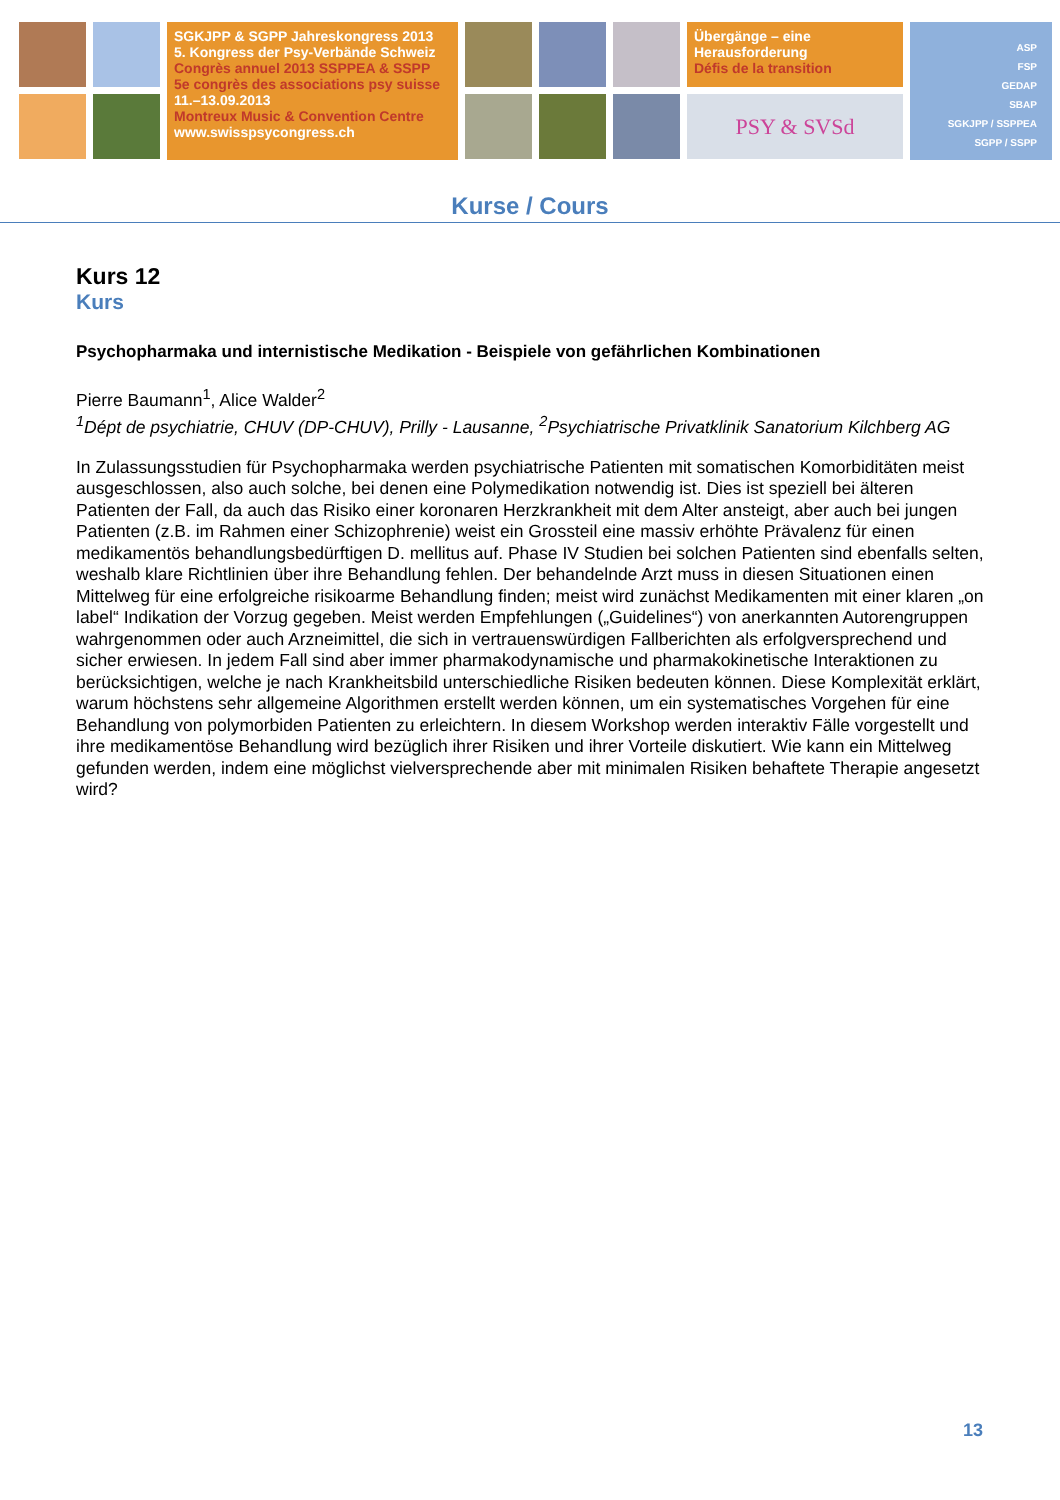SGKJPP & SGPP Jahreskongress 2013
5. Kongress der Psy-Verbände Schweiz
Congrès annuel 2013 SSPPEA & SSPP
5e congrès des associations psy suisse
11.–13.09.2013
Montreux Music & Convention Centre
www.swisspsycongress.ch
Übergänge – eine
Herausforderung
Défis de la transition
PSY & SVSd
ASP
FSP
GEDAP
SBAP
SGKJPP / SSPPEA
SGPP / SSPP
Kurse / Cours
Kurs 12
Kurs
Psychopharmaka und internistische Medikation - Beispiele von gefährlichen Kombinationen
Pierre Baumann<sup>1</sup>, Alice Walder<sup>2</sup>
<sup>1</sup> Dépt de psychiatrie, CHUV (DP-CHUV), Prilly - Lausanne, <sup>2</sup>Psychiatrische Privatklinik Sanatorium Kilchberg AG
In Zulassungsstudien für Psychopharmaka werden psychiatrische Patienten mit somatischen Komorbiditäten meist ausgeschlossen, also auch solche, bei denen eine Polymedikation notwendig ist. Dies ist speziell bei älteren Patienten der Fall, da auch das Risiko einer koronaren Herzkrankheit mit dem Alter ansteigt, aber auch bei jungen Patienten (z.B. im Rahmen einer Schizophrenie) weist ein Grossteil eine massiv erhöhte Prävalenz für einen medikamentös behandlungsbedürftigen D. mellitus auf. Phase IV Studien bei solchen Patienten sind ebenfalls selten, weshalb klare Richtlinien über ihre Behandlung fehlen. Der behandelnde Arzt muss in diesen Situationen einen Mittelweg für eine erfolgreiche risikoarme Behandlung finden; meist wird zunächst Medikamenten mit einer klaren „on label“ Indikation der Vorzug gegeben. Meist werden Empfehlungen („Guidelines“) von anerkannten Autorengruppen wahrgenommen oder auch Arzneimittel, die sich in vertrauenswürdigen Fallberichten als erfolgversprechend und sicher erwiesen. In jedem Fall sind aber immer pharmakodynamische und pharmakokinetische Interaktionen zu berücksichtigen, welche je nach Krankheitsbild unterschiedliche Risiken bedeuten können. Diese Komplexität erklärt, warum höchstens sehr allgemeine Algorithmen erstellt werden können, um ein systematisches Vorgehen für eine Behandlung von polymorbiden Patienten zu erleichtern. In diesem Workshop werden interaktiv Fälle vorgestellt und ihre medikamentöse Behandlung wird bezüglich ihrer Risiken und ihrer Vorteile diskutiert. Wie kann ein Mittelweg gefunden werden, indem eine möglichst vielversprechende aber mit minimalen Risiken behaftete Therapie angesetzt wird?
13